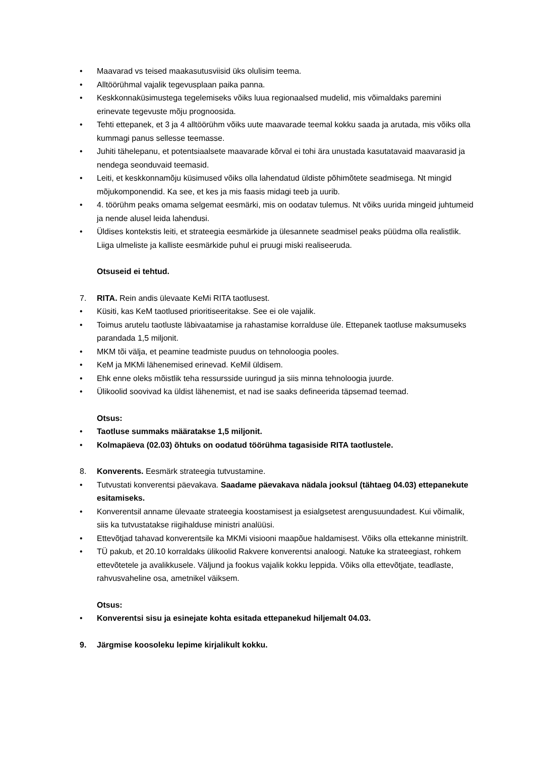• Maavarad vs teised maakasutusviisid üks olulisim teema.
• Alltöörühmal vajalik tegevusplaan paika panna.
• Keskkonnaküsimustega tegelemiseks võiks luua regionaalsed mudelid, mis võimaldaks paremini erinevate tegevuste mõju prognoosida.
• Tehti ettepanek, et 3 ja 4 alltöörühm võiks uute maavarade teemal kokku saada ja arutada, mis võiks olla kummagi panus sellesse teemasse.
• Juhiti tähelepanu, et potentsiaalsete maavarade kõrval ei tohi ära unustada kasutatavaid maavarasid ja nendega seonduvaid teemasid.
• Leiti, et keskkonnamõju küsimused võiks olla lahendatud üldiste põhimõtete seadmisega. Nt mingid mõjukomponendid. Ka see, et kes ja mis faasis midagi teeb ja uurib.
• 4. töörühm peaks omama selgemat eesmärki, mis on oodatav tulemus. Nt võiks uurida mingeid juhtumeid ja nende alusel leida lahendusi.
• Üldises kontekstis leiti, et strateegia eesmärkide ja ülesannete seadmisel peaks püüdma olla realistlik. Liiga ulmeliste ja kalliste eesmärkide puhul ei pruugi miski realiseeruda.
Otsuseid ei tehtud.
7. RITA. Rein andis ülevaate KeMi RITA taotlusest.
• Küsiti, kas KeM taotlused prioritiseeritakse. See ei ole vajalik.
• Toimus arutelu taotluste läbivaatamise ja rahastamise korralduse üle. Ettepanek taotluse maksumuseks parandada 1,5 miljonit.
• MKM tõi välja, et peamine teadmiste puudus on tehnoloogia pooles.
• KeM ja MKMi lähenemised erinevad. KeMil üldisem.
• Ehk enne oleks mõistlik teha ressursside uuringud ja siis minna tehnoloogia juurde.
• Ülikoolid soovivad ka üldist lähenemist, et nad ise saaks defineerida täpsemad teemad.
Otsus:
• Taotluse summaks määratakse 1,5 miljonit.
• Kolmapäeva (02.03) õhtuks on oodatud töörühma tagasiside RITA taotlustele.
8. Konverents. Eesmärk strateegia tutvustamine.
• Tutvustati konverentsi päevakava. Saadame päevakava nädala jooksul (tähtaeg 04.03) ettepanekute esitamiseks.
• Konverentsil anname ülevaate strateegia koostamisest ja esialgsetest arengusuundadest. Kui võimalik, siis ka tutvustatakse riigihalduse ministri analüüsi.
• Ettevõtjad tahavad konverentsile ka MKMi visiooni maapõue haldamisest. Võiks olla ettekanne ministrilt.
• TÜ pakub, et 20.10 korraldaks ülikoolid Rakvere konverentsi analoogi. Natuke ka strateegiast, rohkem ettevõtetele ja avalikkusele. Väljund ja fookus vajalik kokku leppida. Võiks olla ettevõtjate, teadlaste, rahvusvaheline osa, ametnikel väiksem.
Otsus:
• Konverentsi sisu ja esinejate kohta esitada ettepanekud hiljemalt 04.03.
9. Järgmise koosoleku lepime kirjalikult kokku.